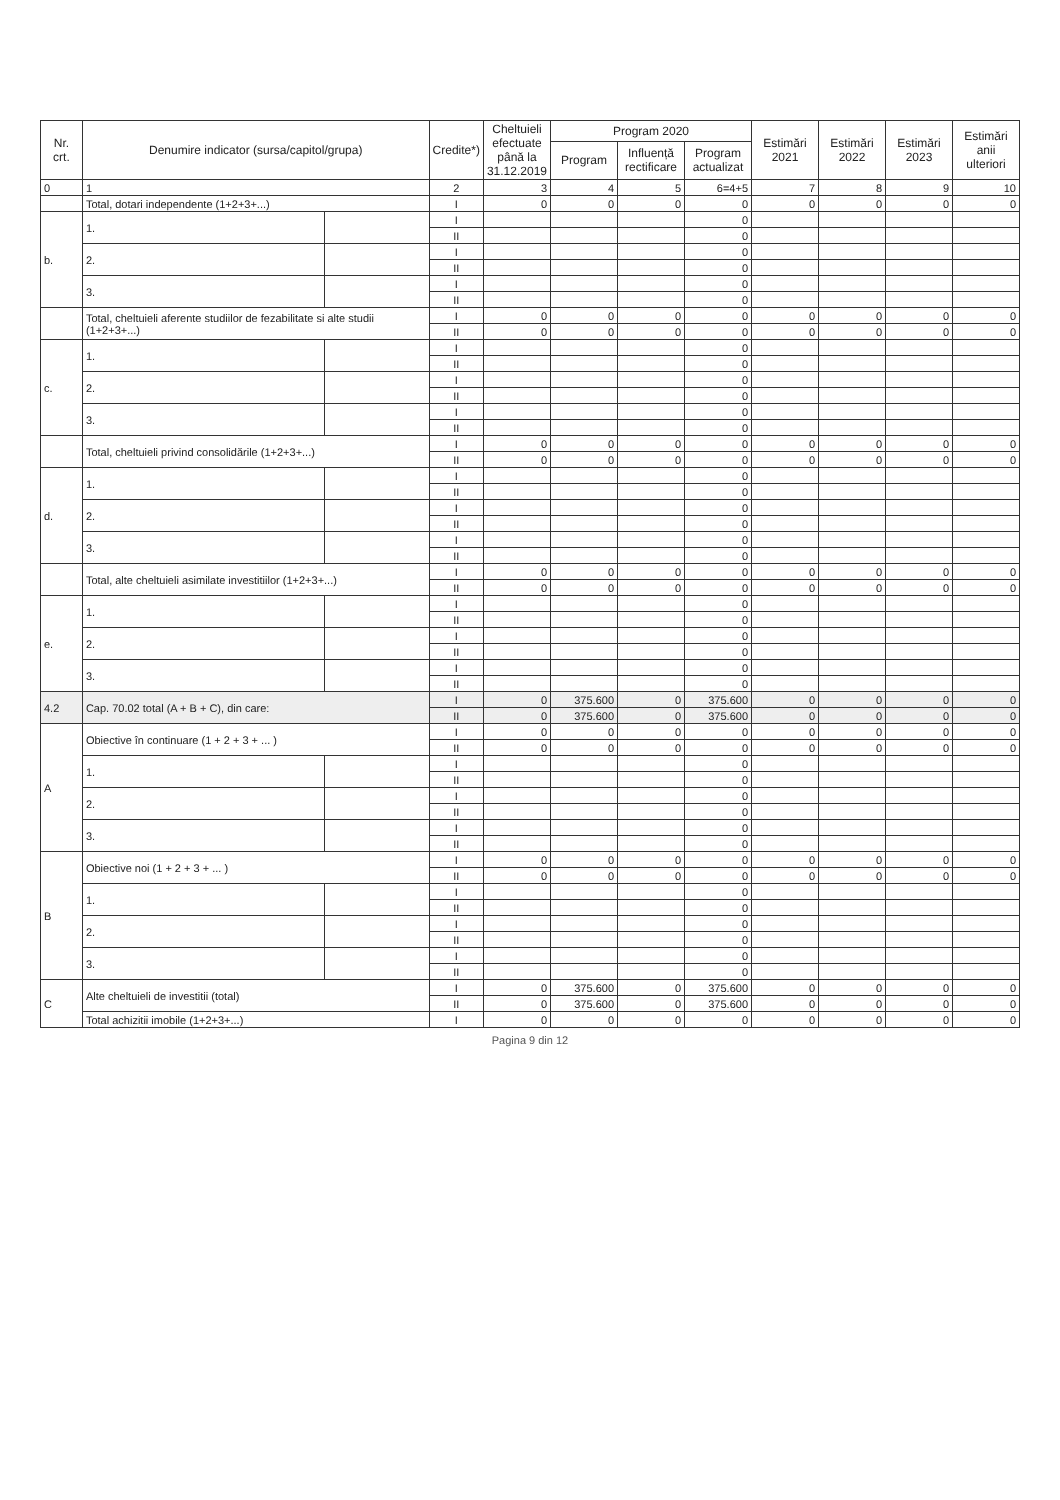| Nr. crt. | Denumire indicator (sursa/capitol/grupa) | | Credite*) | Cheltuieli efectuate până la 31.12.2019 | Program 2020 | | | Estimări 2021 | Estimări 2022 | Estimări 2023 | Estimări anii ulteriori |
| --- | --- | --- | --- | --- | --- | --- | --- | --- | --- | --- | --- |
| | | | | | Program | Influență rectificare | Program actualizat | | | | |
| 0 | 1 | | 2 | 3 | 4 | 5 | 6=4+5 | 7 | 8 | 9 | 10 |
| | Total, dotari independente (1+2+3+...) | | I | 0 | 0 | 0 | 0 | 0 | 0 | 0 | 0 |
| b. | 1. | | I | | | | 0 | | | | |
| | | | II | | | | 0 | | | | |
| | 2. | | I | | | | 0 | | | | |
| | | | II | | | | 0 | | | | |
| | 3. | | I | | | | 0 | | | | |
| | | | II | | | | 0 | | | | |
| | Total, cheltuieli aferente studiilor de fezabilitate si alte studii (1+2+3+...) | | I | 0 | 0 | 0 | 0 | 0 | 0 | 0 | 0 |
| | | | II | 0 | 0 | 0 | 0 | 0 | 0 | 0 | 0 |
| c. | 1. | | I | | | | 0 | | | | |
| | | | II | | | | 0 | | | | |
| | 2. | | I | | | | 0 | | | | |
| | | | II | | | | 0 | | | | |
| | 3. | | I | | | | 0 | | | | |
| | | | II | | | | 0 | | | | |
| | Total, cheltuieli privind consolidările (1+2+3+...) | | I | 0 | 0 | 0 | 0 | 0 | 0 | 0 | 0 |
| | | | II | 0 | 0 | 0 | 0 | 0 | 0 | 0 | 0 |
| d. | 1. | | I | | | | 0 | | | | |
| | | | II | | | | 0 | | | | |
| | 2. | | I | | | | 0 | | | | |
| | | | II | | | | 0 | | | | |
| | 3. | | I | | | | 0 | | | | |
| | | | II | | | | 0 | | | | |
| | Total, alte cheltuieli asimilate investitiilor (1+2+3+...) | | I | 0 | 0 | 0 | 0 | 0 | 0 | 0 | 0 |
| | | | II | 0 | 0 | 0 | 0 | 0 | 0 | 0 | 0 |
| e. | 1. | | I | | | | 0 | | | | |
| | | | II | | | | 0 | | | | |
| | 2. | | I | | | | 0 | | | | |
| | | | II | | | | 0 | | | | |
| | 3. | | I | | | | 0 | | | | |
| | | | II | | | | 0 | | | | |
| 4.2 | Cap. 70.02 total (A + B + C), din care: | | I | 0 | 375.600 | 0 | 375.600 | 0 | 0 | 0 | 0 |
| | | | II | 0 | 375.600 | 0 | 375.600 | 0 | 0 | 0 | 0 |
| A | Obiective în continuare (1 + 2 + 3 + ... ) | | I | 0 | 0 | 0 | 0 | 0 | 0 | 0 | 0 |
| | | | II | 0 | 0 | 0 | 0 | 0 | 0 | 0 | 0 |
| | 1. | | I | | | | 0 | | | | |
| | | | II | | | | 0 | | | | |
| | 2. | | I | | | | 0 | | | | |
| | | | II | | | | 0 | | | | |
| | 3. | | I | | | | 0 | | | | |
| | | | II | | | | 0 | | | | |
| B | Obiective noi (1 + 2 + 3 + ... ) | | I | 0 | 0 | 0 | 0 | 0 | 0 | 0 | 0 |
| | | | II | 0 | 0 | 0 | 0 | 0 | 0 | 0 | 0 |
| | 1. | | I | | | | 0 | | | | |
| | | | II | | | | 0 | | | | |
| | 2. | | I | | | | 0 | | | | |
| | | | II | | | | 0 | | | | |
| | 3. | | I | | | | 0 | | | | |
| | | | II | | | | 0 | | | | |
| C | Alte cheltuieli de investitii (total) | | I | 0 | 375.600 | 0 | 375.600 | 0 | 0 | 0 | 0 |
| | | | II | 0 | 375.600 | 0 | 375.600 | 0 | 0 | 0 | 0 |
| | Total achizitii imobile (1+2+3+...) | | I | 0 | 0 | 0 | 0 | 0 | 0 | 0 | 0 |
Pagina 9 din 12